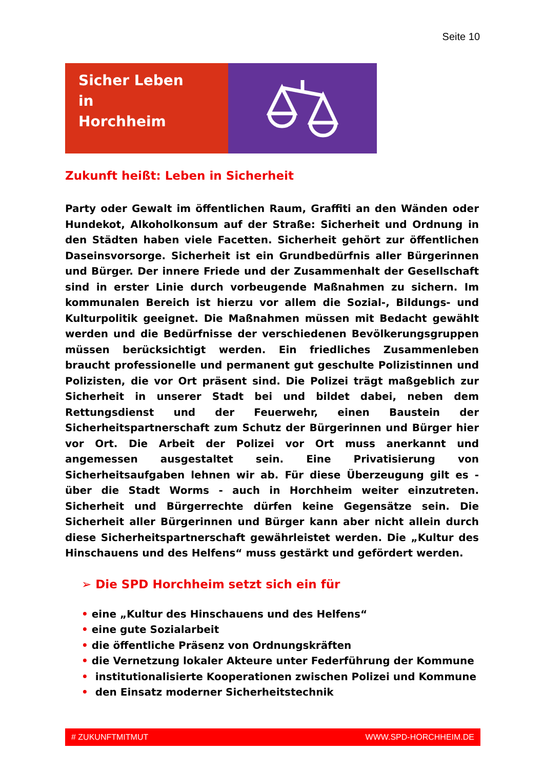Seite 10
Sicher Leben
in
Horchheim
Zukunft heißt: Leben in Sicherheit
Party oder Gewalt im öffentlichen Raum, Graffiti an den Wänden oder Hundekot, Alkoholkonsum auf der Straße: Sicherheit und Ordnung in den Städten haben viele Facetten. Sicherheit gehört zur öffentlichen Daseinsvorsorge. Sicherheit ist ein Grundbedürfnis aller Bürgerinnen und Bürger. Der innere Friede und der Zusammenhalt der Gesellschaft sind in erster Linie durch vorbeugende Maßnahmen zu sichern. Im kommunalen Bereich ist hierzu vor allem die Sozial-, Bildungs- und Kulturpolitik geeignet. Die Maßnahmen müssen mit Bedacht gewählt werden und die Bedürfnisse der verschiedenen Bevölkerungsgruppen müssen berücksichtigt werden. Ein friedliches Zusammenleben braucht professionelle und permanent gut geschulte Polizistinnen und Polizisten, die vor Ort präsent sind. Die Polizei trägt maßgeblich zur Sicherheit in unserer Stadt bei und bildet dabei, neben dem Rettungsdienst und der Feuerwehr, einen Baustein der Sicherheitspartnerschaft zum Schutz der Bürgerinnen und Bürger hier vor Ort. Die Arbeit der Polizei vor Ort muss anerkannt und angemessen ausgestaltet sein. Eine Privatisierung von Sicherheitsaufgaben lehnen wir ab. Für diese Überzeugung gilt es - über die Stadt Worms - auch in Horchheim weiter einzutreten. Sicherheit und Bürgerrechte dürfen keine Gegensätze sein. Die Sicherheit aller Bürgerinnen und Bürger kann aber nicht allein durch diese Sicherheitspartnerschaft gewährleistet werden. Die „Kultur des Hinschauens und des Helfens“ muss gestärkt und gefördert werden.
➢ Die SPD Horchheim setzt sich ein für
• eine „Kultur des Hinschauens und des Helfens“
• eine gute Sozialarbeit
• die öffentliche Präsenz von Ordnungskräften
• die Vernetzung lokaler Akteure unter Federführung der Kommune
• institutionalisierte Kooperationen zwischen Polizei und Kommune
• den Einsatz moderner Sicherheitstechnik
# ZUKUNFTMITMUT WWW.SPD-HORCHHEIM.DE